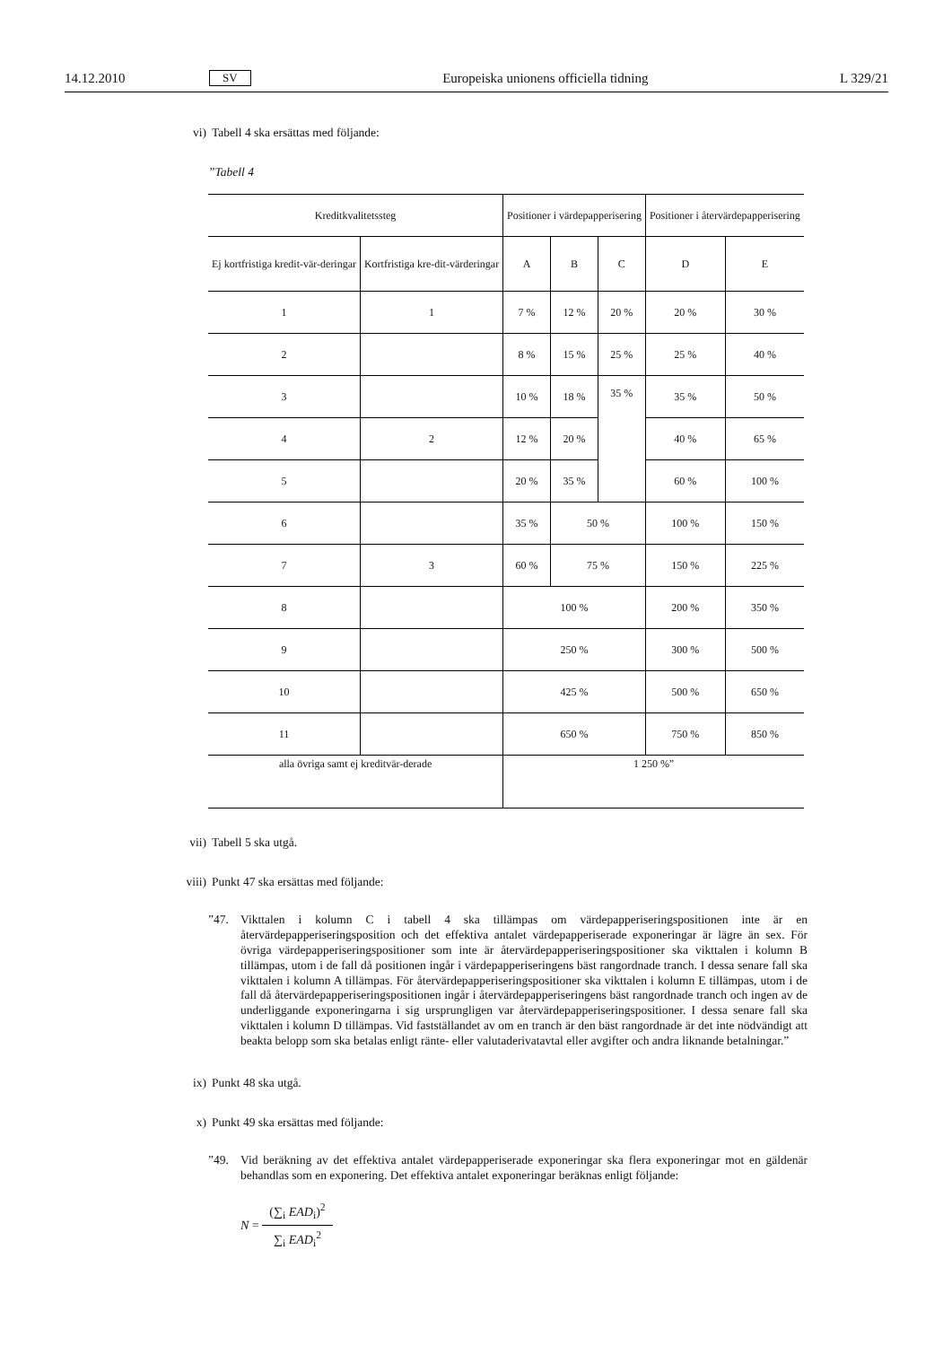14.12.2010 SV Europeiska unionens officiella tidning L 329/21
vi) Tabell 4 ska ersättas med följande:
”Tabell 4
| Kreditkvalitetssteg | | Positioner i värdepapperisering | | | Positioner i återvärdepapperisering | |
| Ej kortfristiga kredit-vär-deringar | Kortfristiga kre-dit-värderingar | A | B | C | D | E |
| 1 | 1 | 7 % | 12 % | 20 % | 20 % | 30 % |
| 2 | | 8 % | 15 % | 25 % | 25 % | 40 % |
| 3 | | 10 % | 18 % | 35 % | 35 % | 50 % |
| 4 | 2 | 12 % | 20 % | | 40 % | 65 % |
| 5 | | 20 % | 35 % | | 60 % | 100 % |
| 6 | | 35 % | 50 % | | 100 % | 150 % |
| 7 | 3 | 60 % | 75 % | | 150 % | 225 % |
| 8 | | 100 % | | | 200 % | 350 % |
| 9 | | 250 % | | | 300 % | 500 % |
| 10 | | 425 % | | | 500 % | 650 % |
| 11 | | 650 % | | | 750 % | 850 % |
| alla övriga samt ej kreditvär-derade | | 1 250 %” | | | | |
vii) Tabell 5 ska utgå.
viii) Punkt 47 ska ersättas med följande:
”47. Vikttalen i kolumn C i tabell 4 ska tillämpas om värdepapperiseringspositionen inte är en återvärdepapperiseringsposition och det effektiva antalet värdepapperiserade exponeringar är lägre än sex. För övriga värdepapperiseringspositioner som inte är återvärdepapperiseringspositioner ska vikttalen i kolumn B tillämpas, utom i de fall då positionen ingår i värdepapperiseringens bäst rangordnade tranch. I dessa senare fall ska vikttalen i kolumn A tillämpas. För återvärdepapperiseringspositioner ska vikttalen i kolumn E tillämpas, utom i de fall då återvärdepapperiseringspositionen ingår i återvärdepapperiseringens bäst rangordnade tranch och ingen av de underliggande exponeringarna i sig ursprungligen var återvärdepapperiseringspositioner. I dessa senare fall ska vikttalen i kolumn D tillämpas. Vid fastställandet av om en tranch är den bäst rangordnade är det inte nödvändigt att beakta belopp som ska betalas enligt ränte- eller valutaderivatavtal eller avgifter och andra liknande betalningar.”
ix) Punkt 48 ska utgå.
x) Punkt 49 ska ersättas med följande:
”49. Vid beräkning av det effektiva antalet värdepapperiserade exponeringar ska flera exponeringar mot en gäldenär behandlas som en exponering. Det effektiva antalet exponeringar beräknas enligt följande:
N =
(∑<sub>i</sub> EAD<sub>i</sub>)<sup>2</sup>
∑<sub>i</sub> EAD<sub>i</sub><sup>2</sup>